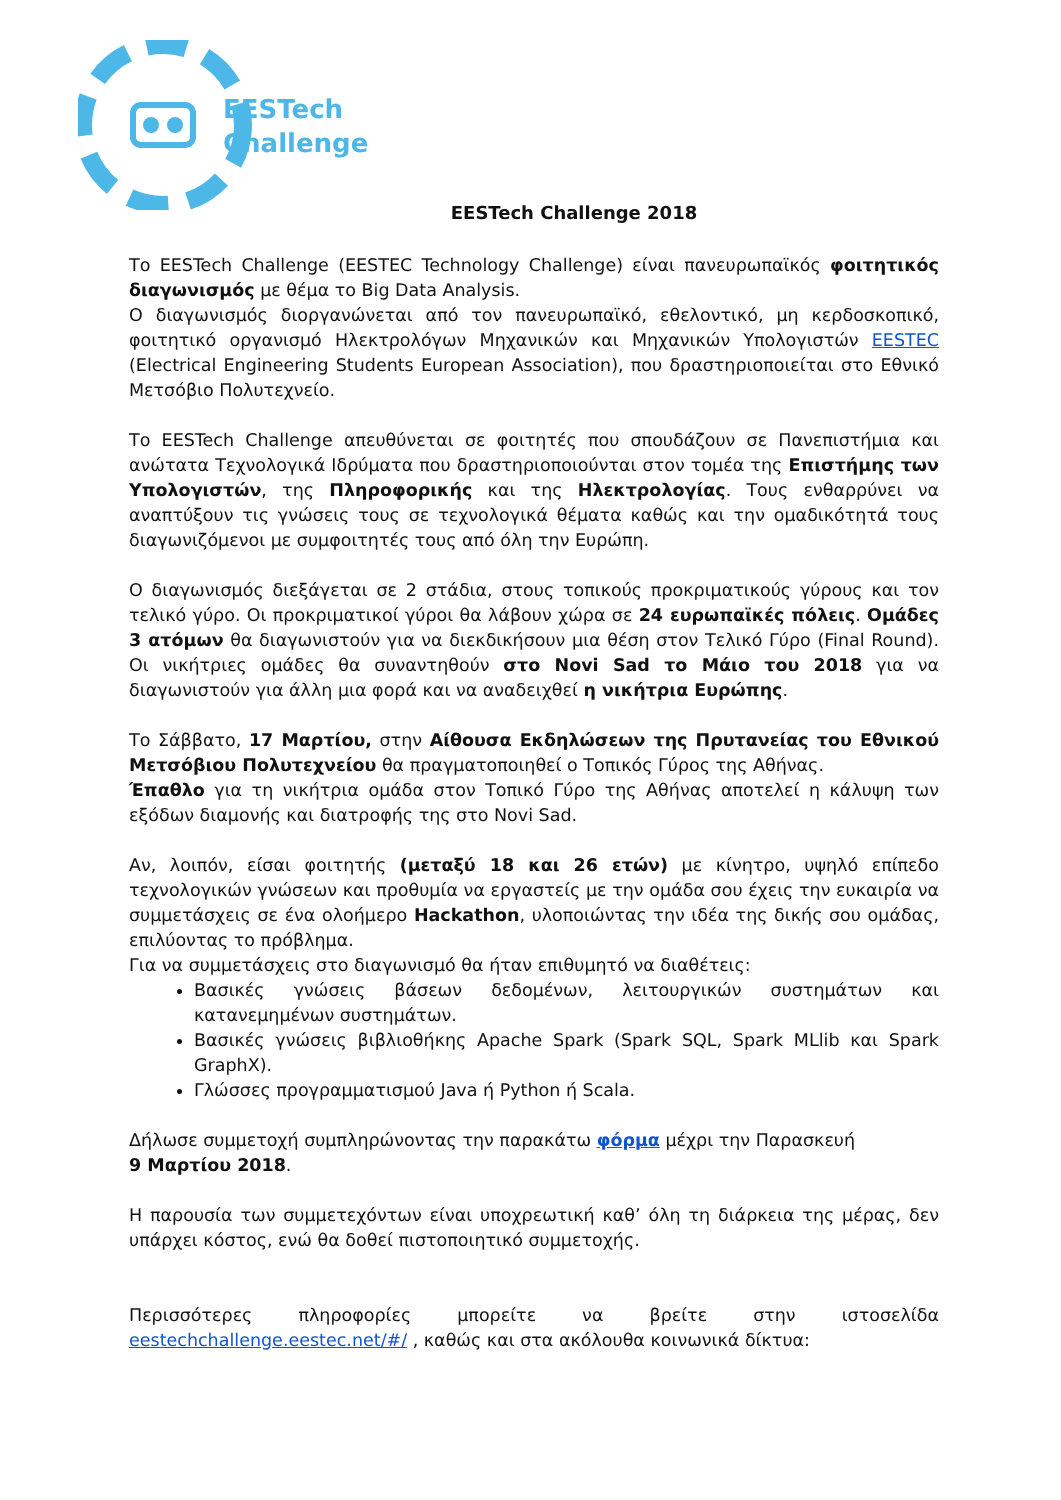EESTech
Challenge
EESTech Challenge 2018
Το EESTech Challenge (EESTEC Technology Challenge) είναι πανευρωπαϊκός φοιτητικός διαγωνισμός με θέμα το Big Data Analysis.
Ο διαγωνισμός διοργανώνεται από τον πανευρωπαϊκό, εθελοντικό, μη κερδοσκοπικό, φοιτητικό οργανισμό Ηλεκτρολόγων Μηχανικών και Μηχανικών Υπολογιστών EESTEC (Electrical Engineering Students European Association), που δραστηριοποιείται στο Εθνικό Μετσόβιο Πολυτεχνείο.
Το EESTech Challenge απευθύνεται σε φοιτητές που σπουδάζουν σε Πανεπιστήμια και ανώτατα Τεχνολογικά Ιδρύματα που δραστηριοποιούνται στον τομέα της Επιστήμης των Υπολογιστών, της Πληροφορικής και της Ηλεκτρολογίας. Τους ενθαρρύνει να αναπτύξουν τις γνώσεις τους σε τεχνολογικά θέματα καθώς και την ομαδικότητά τους διαγωνιζόμενοι με συμφοιτητές τους από όλη την Ευρώπη.
Ο διαγωνισμός διεξάγεται σε 2 στάδια, στους τοπικούς προκριματικούς γύρους και τον τελικό γύρο. Οι προκριματικοί γύροι θα λάβουν χώρα σε 24 ευρωπαϊκές πόλεις. Ομάδες 3 ατόμων θα διαγωνιστούν για να διεκδικήσουν μια θέση στον Τελικό Γύρο (Final Round). Οι νικήτριες ομάδες θα συναντηθούν στο Novi Sad το Μάιο του 2018 για να διαγωνιστούν για άλλη μια φορά και να αναδειχθεί η νικήτρια Ευρώπης.
Το Σάββατο, 17 Μαρτίου, στην Αίθουσα Εκδηλώσεων της Πρυτανείας του Εθνικού Μετσόβιου Πολυτεχνείου θα πραγματοποιηθεί ο Τοπικός Γύρος της Αθήνας.
Έπαθλο για τη νικήτρια ομάδα στον Τοπικό Γύρο της Αθήνας αποτελεί η κάλυψη των εξόδων διαμονής και διατροφής της στο Novi Sad.
Αν, λοιπόν, είσαι φοιτητής (μεταξύ 18 και 26 ετών) με κίνητρο, υψηλό επίπεδο τεχνολογικών γνώσεων και προθυμία να εργαστείς με την ομάδα σου έχεις την ευκαιρία να συμμετάσχεις σε ένα ολοήμερο Hackathon, υλοποιώντας την ιδέα της δικής σου ομάδας, επιλύοντας το πρόβλημα.
Για να συμμετάσχεις στο διαγωνισμό θα ήταν επιθυμητό να διαθέτεις:
Βασικές γνώσεις βάσεων δεδομένων, λειτουργικών συστημάτων και κατανεμημένων συστημάτων.
Βασικές γνώσεις βιβλιοθήκης Apache Spark (Spark SQL, Spark MLlib και Spark GraphX).
Γλώσσες προγραμματισμού Java ή Python ή Scala.
Δήλωσε συμμετοχή συμπληρώνοντας την παρακάτω φόρμα μέχρι την Παρασκευή
9 Μαρτίου 2018.
Η παρουσία των συμμετεχόντων είναι υποχρεωτική καθ’ όλη τη διάρκεια της μέρας, δεν υπάρχει κόστος, ενώ θα δοθεί πιστοποιητικό συμμετοχής.
Περισσότερες πληροφορίες μπορείτε να βρείτε στην ιστοσελίδα eestechchallenge.eestec.net/#/ , καθώς και στα ακόλουθα κοινωνικά δίκτυα: